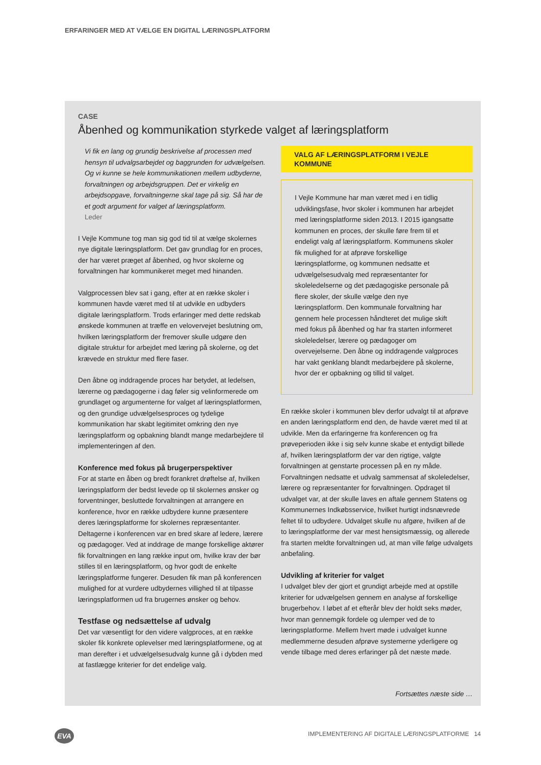ERFARINGER MED AT VÆLGE EN DIGITAL LÆRINGSPLATFORM
CASE
Åbenhed og kommunikation styrkede valget af læringsplatform
Vi fik en lang og grundig beskrivelse af processen med hensyn til udvalgsarbejdet og baggrunden for udvælgelsen. Og vi kunne se hele kommunikationen mellem udbyderne, forvaltningen og arbejdsgruppen. Det er virkelig en arbejdsopgave, forvaltningerne skal tage på sig. Så har de et godt argument for valget af læringsplatform.
Leder
I Vejle Kommune tog man sig god tid til at vælge skolernes nye digitale læringsplatform. Det gav grundlag for en proces, der har været præget af åbenhed, og hvor skolerne og forvaltningen har kommunikeret meget med hinanden.
Valgprocessen blev sat i gang, efter at en række skoler i kommunen havde været med til at udvikle en udbyders digitale læringsplatform. Trods erfaringer med dette redskab ønskede kommunen at træffe en velovervejet beslutning om, hvilken læringsplatform der fremover skulle udgøre den digitale struktur for arbejdet med læring på skolerne, og det krævede en struktur med flere faser.
Den åbne og inddragende proces har betydet, at ledelsen, lærerne og pædagogerne i dag føler sig velinformerede om grundlaget og argumenterne for valget af læringsplatformen, og den grundige udvælgelsesproces og tydelige kommunikation har skabt legitimitet omkring den nye læringsplatform og opbakning blandt mange medarbejdere til implementeringen af den.
Konference med fokus på brugerperspektiver
For at starte en åben og bredt forankret drøftelse af, hvilken læringsplatform der bedst levede op til skolernes ønsker og forventninger, besluttede forvaltningen at arrangere en konference, hvor en række udbydere kunne præsentere deres læringsplatforme for skolernes repræsentanter. Deltagerne i konferencen var en bred skare af ledere, lærere og pædagoger. Ved at inddrage de mange forskellige aktører fik forvaltningen en lang række input om, hvilke krav der bør stilles til en læringsplatform, og hvor godt de enkelte læringsplatforme fungerer. Desuden fik man på konferencen mulighed for at vurdere udbydernes villighed til at tilpasse læringsplatformen ud fra brugernes ønsker og behov.
Testfase og nedsættelse af udvalg
Det var væsentligt for den videre valgproces, at en række skoler fik konkrete oplevelser med læringsplatformene, og at man derefter i et udvælgelsesudvalg kunne gå i dybden med at fastlægge kriterier for det endelige valg.
VALG AF LÆRINGSPLATFORM I VEJLE KOMMUNE
I Vejle Kommune har man været med i en tidlig udviklingsfase, hvor skoler i kommunen har arbejdet med læringsplatforme siden 2013. I 2015 igangsatte kommunen en proces, der skulle føre frem til et endeligt valg af læringsplatform. Kommunens skoler fik mulighed for at afprøve forskellige læringsplatforme, og kommunen nedsatte et udvælgelsesudvalg med repræsentanter for skoleledelserne og det pædagogiske personale på flere skoler, der skulle vælge den nye læringsplatform. Den kommunale forvaltning har gennem hele processen håndteret det mulige skift med fokus på åbenhed og har fra starten informeret skoleledelser, lærere og pædagoger om overvejelserne. Den åbne og inddragende valgproces har vakt genklang blandt medarbejdere på skolerne, hvor der er opbakning og tillid til valget.
En række skoler i kommunen blev derfor udvalgt til at afprøve en anden læringsplatform end den, de havde været med til at udvikle. Men da erfaringerne fra konferencen og fra prøveperioden ikke i sig selv kunne skabe et entydigt billede af, hvilken læringsplatform der var den rigtige, valgte forvaltningen at genstarte processen på en ny måde. Forvaltningen nedsatte et udvalg sammensat af skoleledelser, lærere og repræsentanter for forvaltningen. Opdraget til udvalget var, at der skulle laves en aftale gennem Statens og Kommunernes Indkøbsservice, hvilket hurtigt indsnævrede feltet til to udbydere. Udvalget skulle nu afgøre, hvilken af de to læringsplatforme der var mest hensigtsmæssig, og allerede fra starten meldte forvaltningen ud, at man ville følge udvalgets anbefaling.
Udvikling af kriterier for valget
I udvalget blev der gjort et grundigt arbejde med at opstille kriterier for udvælgelsen gennem en analyse af forskellige brugerbehov. I løbet af et efterår blev der holdt seks møder, hvor man gennemgik fordele og ulemper ved de to læringsplatforme. Mellem hvert møde i udvalget kunne medlemmerne desuden afprøve systemerne yderligere og vende tilbage med deres erfaringer på det næste møde.
Fortsættes næste side …
EVA
IMPLEMENTERING AF DIGITALE LÆRINGSPLATFORME 14